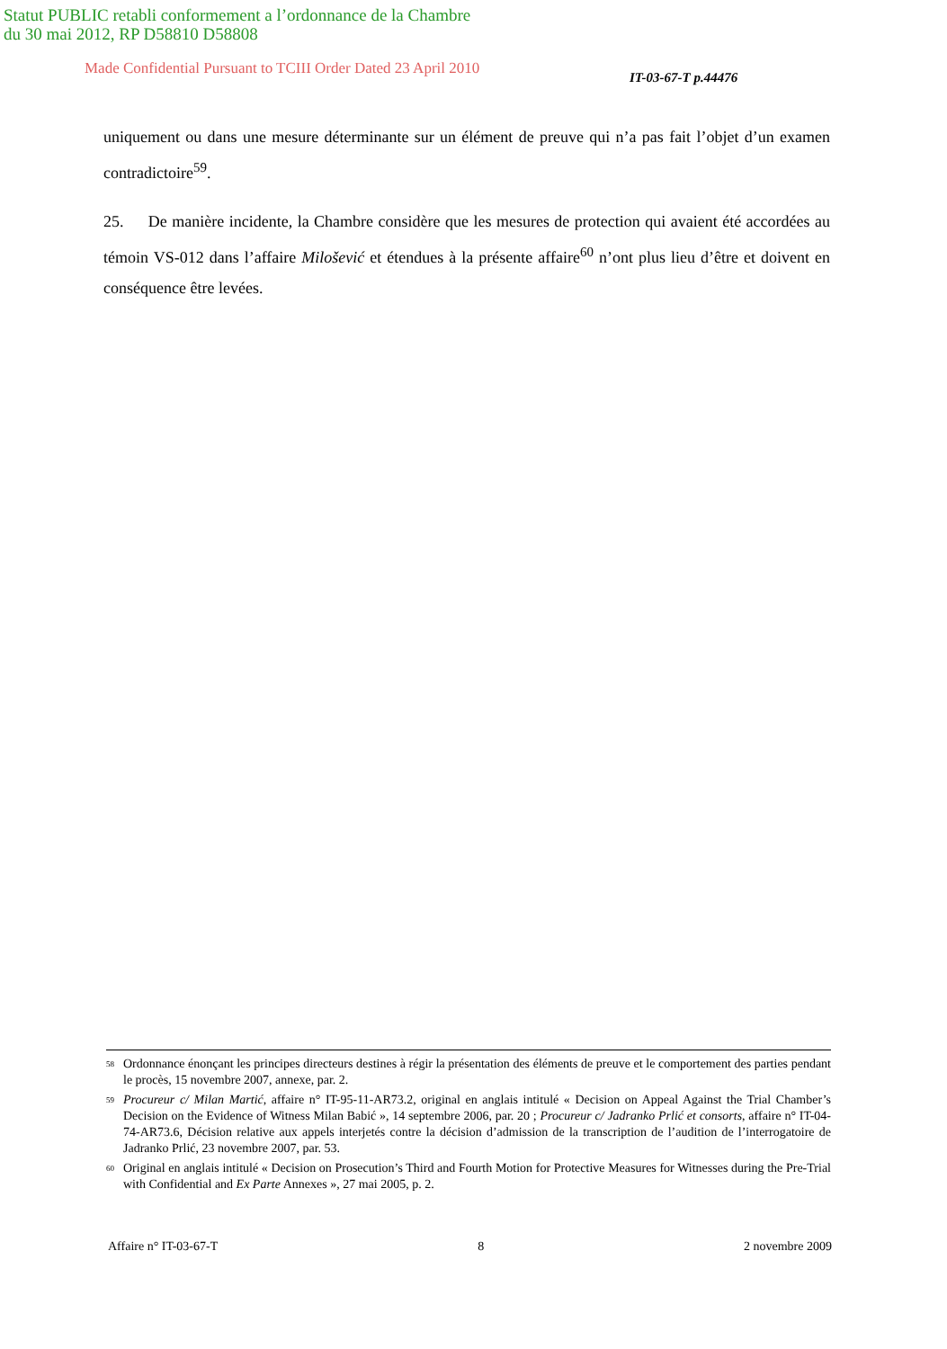Statut PUBLIC retabli conformement a l’ordonnance de la Chambre
du 30 mai 2012, RP D58810 D58808
Made Confidential Pursuant to TCIII Order Dated 23 April 2010
IT-03-67-T p.44476
uniquement ou dans une mesure déterminante sur un élément de preuve qui n’a pas fait l’objet d’un examen contradictoire<sup>59</sup>.
25. De manière incidente, la Chambre considère que les mesures de protection qui avaient été accordées au témoin VS-012 dans l’affaire Milošević et étendues à la présente affaire<sup>60</sup> n’ont plus lieu d’être et doivent en conséquence être levées.
<sup>58</sup> Ordonnance énonçant les principes directeurs destines à régir la présentation des éléments de preuve et le comportement des parties pendant le procès, 15 novembre 2007, annexe, par. 2.
<sup>59</sup> Procureur c/ Milan Martić, affaire n° IT-95-11-AR73.2, original en anglais intitulé « Decision on Appeal Against the Trial Chamber’s Decision on the Evidence of Witness Milan Babić », 14 septembre 2006, par. 20 ; Procureur c/ Jadranko Prlić et consorts, affaire n° IT-04-74-AR73.6, Décision relative aux appels interjetés contre la décision d’admission de la transcription de l’audition de l’interrogatoire de Jadranko Prlić, 23 novembre 2007, par. 53.
<sup>60</sup> Original en anglais intitulé « Decision on Prosecution’s Third and Fourth Motion for Protective Measures for Witnesses during the Pre-Trial with Confidential and Ex Parte Annexes », 27 mai 2005, p. 2.
Affaire n° IT-03-67-T 8 2 novembre 2009